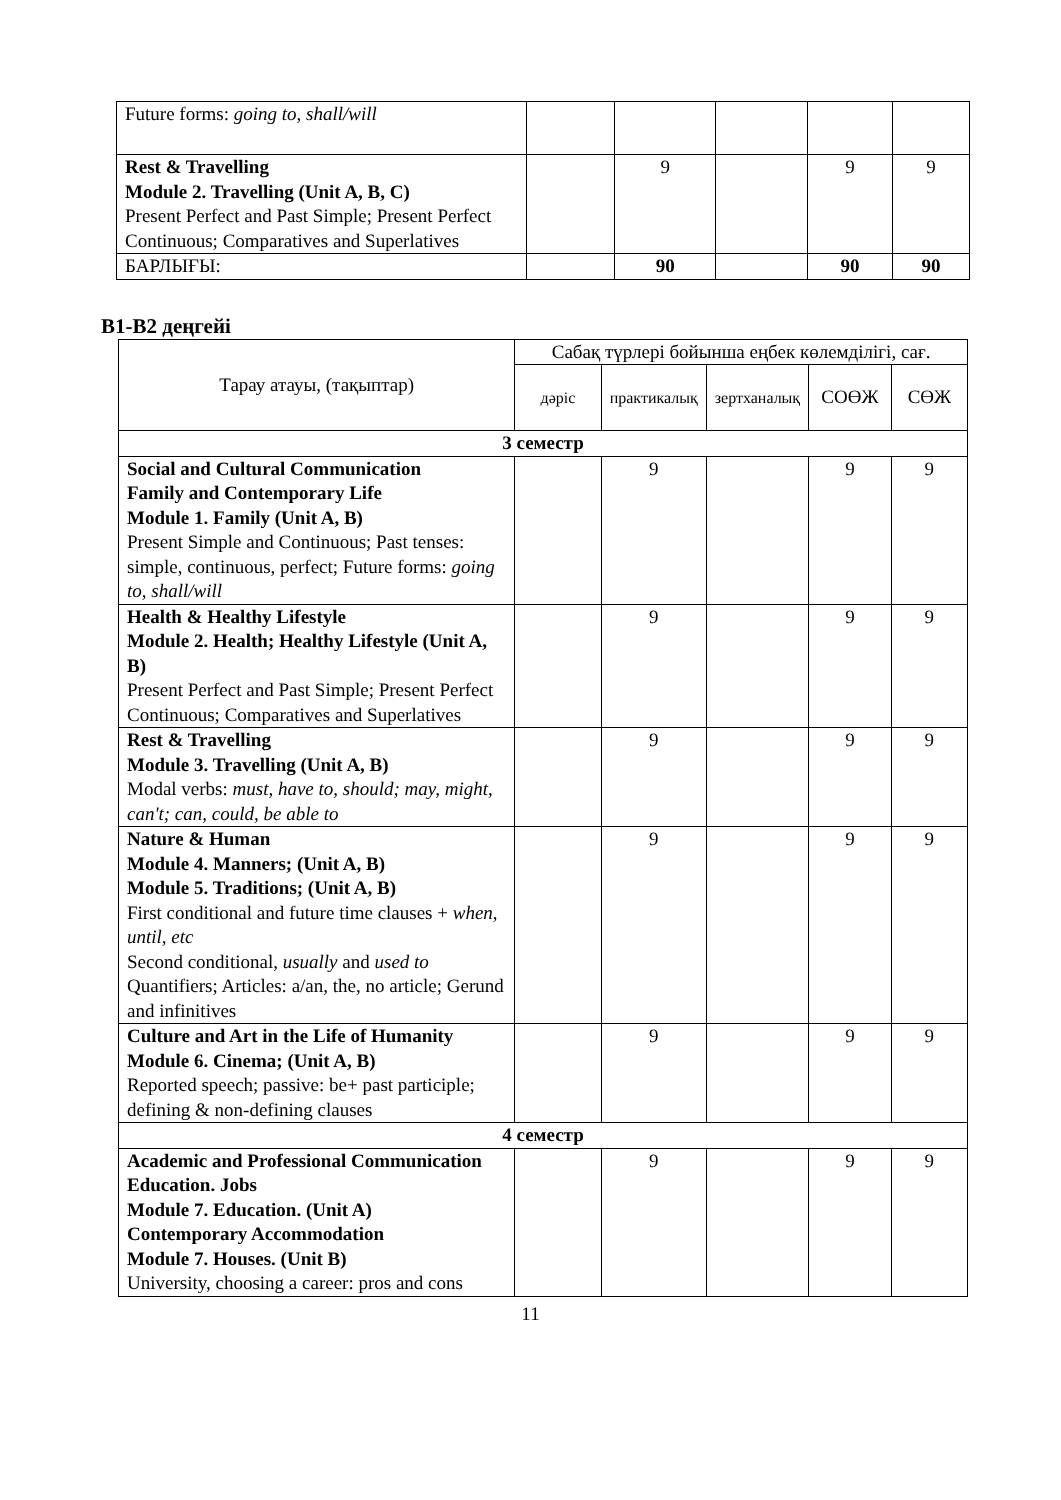| Future forms: going to, shall/will | | | | | |
| Rest & Travelling Module 2. Travelling (Unit A, B, C) Present Perfect and Past Simple; Present Perfect Continuous; Comparatives and Superlatives | | 9 | | 9 | 9 |
| БАРЛЫҒЫ: | | 90 | | 90 | 90 |
B1-B2 деңгейі
| Тарау атауы, (тақыптар) | Сабақ түрлері бойынша еңбек көлемділігі, сағ. | | | | |
| | дәріс | практикалық | зертханалық | СОӨЖ | СӨЖ |
| 3 семестр | | | | | |
| Social and Cultural Communication Family and Contemporary Life Module 1. Family (Unit A, B) Present Simple and Continuous; Past tenses: simple, continuous, perfect; Future forms: going to, shall/will | | 9 | | 9 | 9 |
| Health & Healthy Lifestyle Module 2. Health; Healthy Lifestyle (Unit A, B) Present Perfect and Past Simple; Present Perfect Continuous; Comparatives and Superlatives | | 9 | | 9 | 9 |
| Rest & Travelling Module 3. Travelling (Unit A, B) Modal verbs: must, have to, should; may, might, can't; can, could, be able to | | 9 | | 9 | 9 |
| Nature & Human Module 4. Manners; (Unit A, B) Module 5. Traditions; (Unit A, B) First conditional and future time clauses + when, until, etc Second conditional, usually and used to Quantifiers; Articles: a/an, the, no article; Gerund and infinitives | | 9 | | 9 | 9 |
| Culture and Art in the Life of Humanity Module 6. Cinema; (Unit A, B) Reported speech; passive: be+ past participle; defining & non-defining clauses | | 9 | | 9 | 9 |
| 4 семестр | | | | | |
| Academic and Professional Communication Education. Jobs Module 7. Education. (Unit A) Contemporary Accommodation Module 7. Houses. (Unit B) University, choosing a career: pros and cons | | 9 | | 9 | 9 |
11